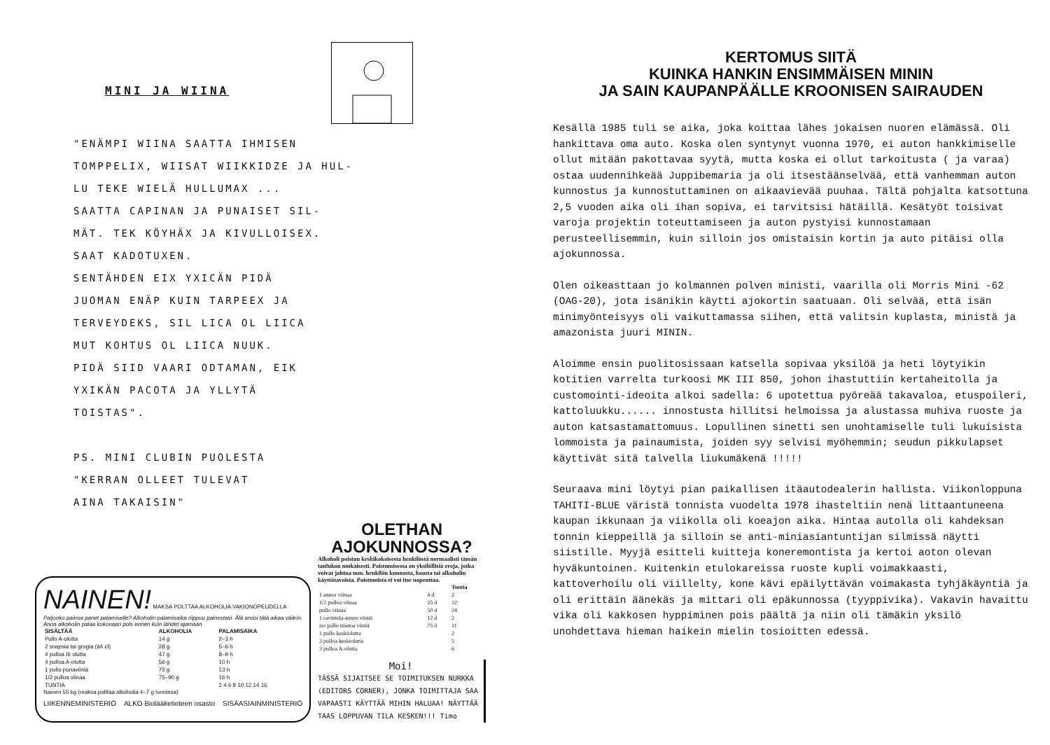MINI JA WIINA
"ENÄMPI WIINA SAATTA IHMISEN
TOMPPELIX, WIISAT WIIKKIDZE JA HUL-
LU TEKE WIELÄ HULLUMAX ...
SAATTA CAPINAN JA PUNAISET SIL-
MÄT. TEK KÖYHÄX JA KIVULLOISEX.
SAAT KADOTUXEN.
SENTÄHDEN EIX YXICÄN PIDÄ
JUOMAN ENÄP KUIN TARPEEX JA
TERVEYDEKS, SIL LICA OL LIICA
MUT KOHTUS OL LIICA NUUK.
PIDÄ SIID VAARI ODTAMAN, EIK
YXIKÄN PACOTA JA YLLYTÄ
TOISTAS".
PS. MINI CLUBIN PUOLESTA
"KERRAN OLLEET TULEVAT
AINA TAKAISIN"
NAINEN! MAKSA POLTTAA ALKOHOLIA VAKIONOPEUDELLA
Paljonko painoa panet palamiselle? Alkoholin palamisaika riippuu painostasi. Älä arvioi tätä aikaa väärin. Anna alkoholin palaa kokonaan pois ennen kuin lähdet ajamaan.
| SISÄLTÄÄ | ALKOHOLIA | PALAMISAIKA |
| --- | --- | --- |
| Pullo A-olutta | 14 g | 2–3 h |
| 2 snapsia tai grogia (à4 cl) | 28 g | 5–6 h |
| 4 pulloa III olutta | 47 g | 8–9 h |
| 4 pulloa A-olutta | 56 g | 10 h |
| 1 pullo punaviiniä | 75 g | 13 h |
| 1/2 pulloa viinaa | 75–90 g | 16 h |
| TUNTIA | | 2 4 6 8 10 12 14 16 |
Nainen 55 kg (maksa polttaa alkoholia 4–7 g tunnissa)
LIIKENNEMINISTERIÖ ALKO Biolääketieteen osasto SISÄASIAINMINISTERIÖ
OLETHAN AJOKUNNOSSA?
Alkoholi poistuu keskikokoisesta henkilöstä normaalisti tämän taulukon mukaisesti. Poistumisessa on yksilöllisiä eroja, jotka voivat johtua mm. henkilön kunnosta, koosta tai alkoholin käyttötavoista. Poistumista ei voi itse nopeuttaa.
| | | Tuntia |
| --- | --- | --- |
| 1 annos viinaa | 4 d | 2 |
| 1/2 pulloa viinaa | 25 d | 12 |
| pullo viinaa | 50 d | 24 |
| 1 ravintola-annos viiniä | 12 d | 2 |
| iso pullo mietoa viiniä | 75 d | 11 |
| 1 pullo keskiolutta | | 2 |
| 3 pulloa keskiolutta | | 5 |
| 3 pulloa A-olutta | | 6 |
Moi!
TÄSSÄ SIJAITSEE SE TOIMITUKSEN NURKKA (EDITORS CORNER), JONKA TOIMITTAJA SAA VAPAASTI KÄYTTÄÄ MIHIN HALUAA! NÄYTTÄÄ TAAS LOPPUVAN TILA KESKEN!!! Timo
KERTOMUS SIITÄ
KUINKA HANKIN ENSIMMÄISEN MININ
JA SAIN KAUPANPÄÄLLE KROONISEN SAIRAUDEN
Kesällä 1985 tuli se aika, joka koittaa lähes jokaisen nuoren elämässä. Oli hankittava oma auto. Koska olen syntynyt vuonna 1970, ei auton hankkimiselle ollut mitään pakottavaa syytä, mutta koska ei ollut tarkoitusta ( ja varaa) ostaa uudennihkeää Juppibemaria ja oli itsestäänselvää, että vanhemman auton kunnostus ja kunnostuttaminen on aikaavievää puuhaa. Tältä pohjalta katsottuna 2,5 vuoden aika oli ihan sopiva, ei tarvitsisi hätäillä. Kesätyöt toisivat varoja projektin toteuttamiseen ja auton pystyisi kunnostamaan perusteellisemmin, kuin silloin jos omistaisin kortin ja auto pitäisi olla ajokunnossa.
Olen oikeasttaan jo kolmannen polven ministi, vaarilla oli Morris Mini -62 (OAG-20), jota isänikin käytti ajokortin saatuaan. Oli selvää, että isän minimyönteisyys oli vaikuttamassa siihen, että valitsin kuplasta, ministä ja amazonista juuri MININ.
Aloimme ensin puolitosissaan katsella sopivaa yksilöä ja heti löytyikin kotitien varrelta turkoosi MK III 850, johon ihastuttiin kertaheitolla ja customointi-ideoita alkoi sadella: 6 upotettua pyöreää takavaloa, etuspoileri, kattoluukku...... innostusta hillitsi helmoissa ja alustassa muhiva ruoste ja auton katsastamattomuus. Lopullinen sinetti sen unohtamiselle tuli lukuisista lommoista ja painaumista, joiden syy selvisi myöhemmin; seudun pikkulapset käyttivät sitä talvella liukumäkenä !!!!!
Seuraava mini löytyi pian paikallisen itäautodealerin hallista. Viikonloppuna TAHITI-BLUE väristä tonnista vuodelta 1978 ihasteltiin nenä littaantuneena kaupan ikkunaan ja viikolla oli koeajon aika. Hintaa autolla oli kahdeksan tonnin kieppeillä ja silloin se anti-miniasiantuntijan silmissä näytti siistille. Myyjä esitteli kuitteja koneremontista ja kertoi aoton olevan hyväkuntoinen. Kuitenkin etulokareissa ruoste kupli voimakkaasti, kattoverhoilu oli viillelty, kone kävi epäilyttävän voimakasta tyhjäkäyntiä ja oli erittäin äänekäs ja mittari oli epäkunnossa (tyyppivika). Vakavin havaittu vika oli kakkosen hyppiminen pois päältä ja niin oli tämäkin yksilö unohdettava hieman haikein mielin tosioitten edessä.